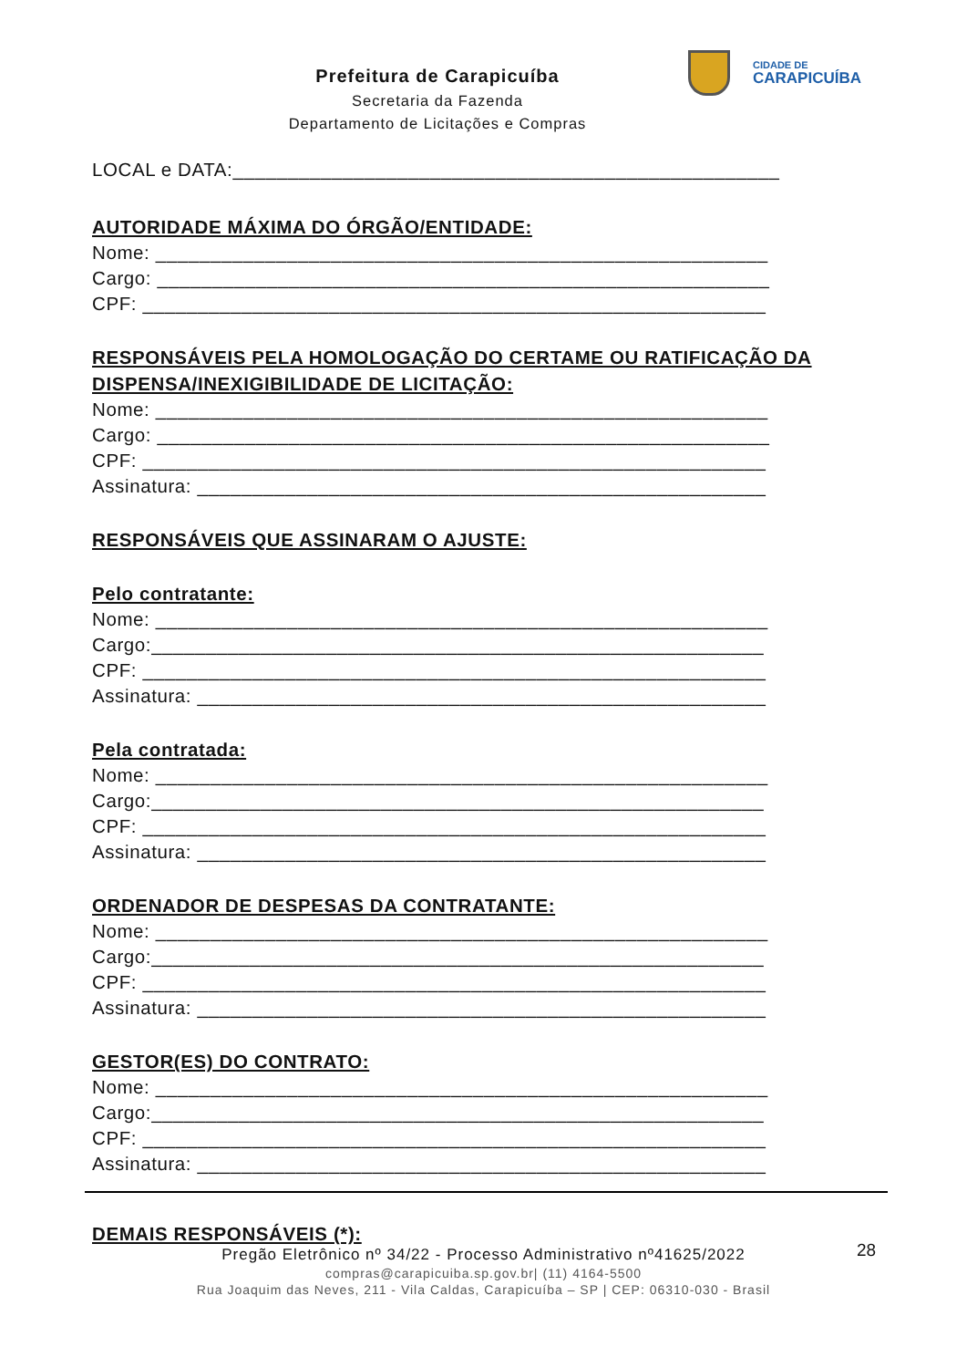Prefeitura de Carapicuíba
Secretaria da Fazenda
Departamento de Licitações e Compras
CIDADE DE
CARAPICUÍBA
LOCAL e DATA:__________________________________________________
AUTORIDADE MÁXIMA DO ÓRGÃO/ENTIDADE:
Nome: ________________________________________________________
Cargo: ________________________________________________________
CPF: _________________________________________________________
RESPONSÁVEIS PELA HOMOLOGAÇÃO DO CERTAME OU RATIFICAÇÃO DA DISPENSA/INEXIGIBILIDADE DE LICITAÇÃO:
Nome: ________________________________________________________
Cargo: ________________________________________________________
CPF: _________________________________________________________
Assinatura: ____________________________________________________
RESPONSÁVEIS QUE ASSINARAM O AJUSTE:
Pelo contratante:
Nome: ________________________________________________________
Cargo:________________________________________________________
CPF: _________________________________________________________
Assinatura: ____________________________________________________
Pela contratada:
Nome: ________________________________________________________
Cargo:________________________________________________________
CPF: _________________________________________________________
Assinatura: ____________________________________________________
ORDENADOR DE DESPESAS DA CONTRATANTE:
Nome: ________________________________________________________
Cargo:________________________________________________________
CPF: _________________________________________________________
Assinatura: ____________________________________________________
GESTOR(ES) DO CONTRATO:
Nome: ________________________________________________________
Cargo:________________________________________________________
CPF: _________________________________________________________
Assinatura: ____________________________________________________
DEMAIS RESPONSÁVEIS (*):
28
Pregão Eletrônico nº 34/22 - Processo Administrativo nº41625/2022
compras@carapicuiba.sp.gov.br| (11) 4164-5500
Rua Joaquim das Neves, 211 - Vila Caldas, Carapicuíba – SP | CEP: 06310-030 - Brasil